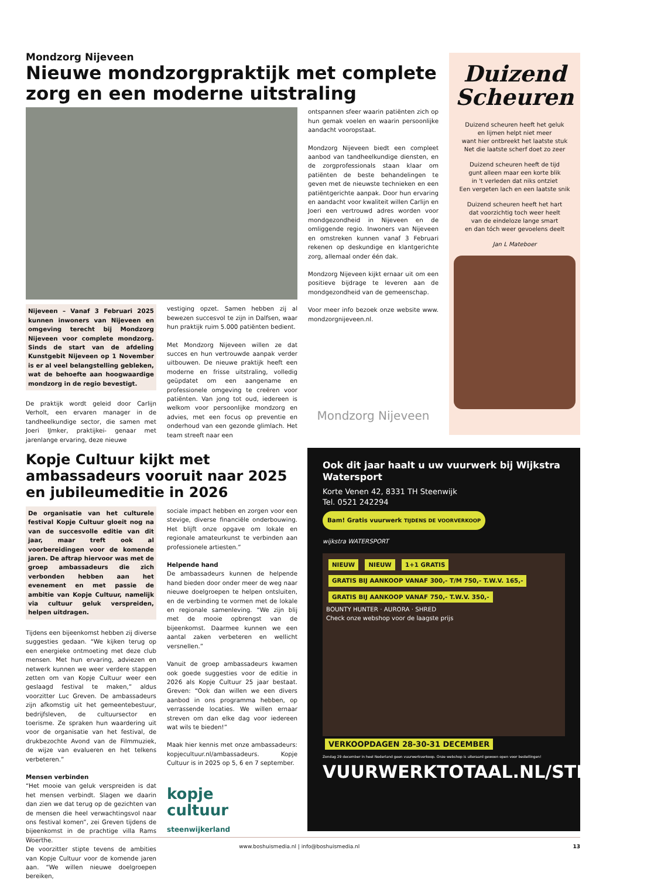Mondzorg Nijeveen
Nieuwe mondzorgpraktijk met complete zorg en een moderne uitstraling
Nijeveen – Vanaf 3 Februari 2025 kunnen inwoners van Nijeveen en omgeving terecht bij Mondzorg Nijeveen voor complete mondzorg. Sinds de start van de afdeling Kunstgebit Nijeveen op 1 November is er al veel belangstelling gebleken, wat de behoefte aan hoogwaardige mondzorg in de regio bevestigt.
De praktijk wordt geleid door Carlijn Verholt, een ervaren manager in de tandheelkundige sector, die samen met Joeri IJmker, praktijkei- genaar met jarenlange ervaring, deze nieuwe
vestiging opzet. Samen hebben zij al bewezen succesvol te zijn in Dalfsen, waar hun praktijk ruim 5.000 patiënten bedient.
Met Mondzorg Nijeveen willen ze dat succes en hun vertrouwde aanpak verder uitbouwen. De nieuwe praktijk heeft een moderne en frisse uitstraling, volledig geüpdatet om een aangename en professionele omgeving te creëren voor patiënten. Van jong tot oud, iedereen is welkom voor persoonlijke mondzorg en advies, met een focus op preventie en onderhoud van een gezonde glimlach. Het team streeft naar een
ontspannen sfeer waarin patiënten zich op hun gemak voelen en waarin persoonlijke aandacht vooropstaat.
Mondzorg Nijeveen biedt een compleet aanbod van tandheelkundige diensten, en de zorgprofessionals staan klaar om patiënten de beste behandelingen te geven met de nieuwste technieken en een patiëntgerichte aanpak. Door hun ervaring en aandacht voor kwaliteit willen Carlijn en Joeri een vertrouwd adres worden voor mondgezondheid in Nijeveen en de omliggende regio. Inwoners van Nijeveen en omstreken kunnen vanaf 3 Februari rekenen op deskundige en klantgerichte zorg, allemaal onder één dak.
Mondzorg Nijeveen kijkt ernaar uit om een positieve bijdrage te leveren aan de mondgezondheid van de gemeenschap.
Voor meer info bezoek onze website www. mondzorgnijeveen.nl.
Mondzorg Nijeveen
Duizend Scheuren
Duizend scheuren heeft het geluk
en lijmen helpt niet meer
want hier ontbreekt het laatste stuk
Net die laatste scherf doet zo zeer
Duizend scheuren heeft de tijd
gunt alleen maar een korte blik
in 't verleden dat niks ontziet
Een vergeten lach en een laatste snik
Duizend scheuren heeft het hart
dat voorzichtig toch weer heelt
van de eindeloze lange smart
en dan tóch weer gevoelens deelt
Jan L Mateboer
Kopje Cultuur kijkt met ambassadeurs vooruit naar 2025 en jubileumeditie in 2026
De organisatie van het culturele festival Kopje Cultuur gloeit nog na van de succesvolle editie van dit jaar, maar treft ook al voorbereidingen voor de komende jaren. De aftrap hiervoor was met de groep ambassadeurs die zich verbonden hebben aan het evenement en met passie de ambitie van Kopje Cultuur, namelijk via cultuur geluk verspreiden, helpen uitdragen.
Tijdens een bijeenkomst hebben zij diverse suggesties gedaan. “We kijken terug op een energieke ontmoeting met deze club mensen. Met hun ervaring, adviezen en netwerk kunnen we weer verdere stappen zetten om van Kopje Cultuur weer een geslaagd festival te maken,” aldus voorzitter Luc Greven. De ambassadeurs zijn afkomstig uit het gemeentebestuur, bedrijfsleven, de cultuursector en toerisme. Ze spraken hun waardering uit voor de organisatie van het festival, de drukbezochte Avond van de Filmmuziek, de wijze van evalueren en het telkens verbeteren.”
Mensen verbinden
“Het mooie van geluk verspreiden is dat het mensen verbindt. Slagen we daarin dan zien we dat terug op de gezichten van de mensen die heel verwachtingsvol naar ons festival komen”, zei Greven tijdens de bijeenkomst in de prachtige villa Rams Woerthe.
De voorzitter stipte tevens de ambities van Kopje Cultuur voor de komende jaren aan. “We willen nieuwe doelgroepen bereiken,
sociale impact hebben en zorgen voor een stevige, diverse financiële onderbouwing. Het blijft onze opgave om lokale en regionale amateurkunst te verbinden aan professionele artiesten.”
Helpende hand
De ambassadeurs kunnen de helpende hand bieden door onder meer de weg naar nieuwe doelgroepen te helpen ontsluiten, en de verbinding te vormen met de lokale en regionale samenleving. “We zijn blij met de mooie opbrengst van de bijeenkomst. Daarmee kunnen we een aantal zaken verbeteren en wellicht versnellen.”
Vanuit de groep ambassadeurs kwamen ook goede suggesties voor de editie in 2026 als Kopje Cultuur 25 jaar bestaat. Greven: “Ook dan willen we een divers aanbod in ons programma hebben, op verrassende locaties. We willen ernaar streven om dan elke dag voor iedereen wat wils te bieden!”
Maak hier kennis met onze ambassadeurs: kopjecultuur.nl/ambassadeurs. Kopje Cultuur is in 2025 op 5, 6 en 7 september.
kopje
cultuur
steenwijkerland
Ook dit jaar haalt u uw vuurwerk bij Wijkstra Watersport
Korte Venen 42, 8331 TH Steenwijk
Tel. 0521 242294
Bam! Gratis vuurwerk TIJDENS DE VOORVERKOOP
wijkstra WATERSPORT
NIEUW NIEUW 1+1 GRATIS GRATIS BIJ AANKOOP VANAF 300,- T/M 750,- T.W.V. 165,- GRATIS BIJ AANKOOP VANAF 750,- T.W.V. 350,-
BOUNTY HUNTER · AURORA · SHRED
Check onze webshop voor de laagste prijs
VERKOOPDAGEN 28-30-31 DECEMBER
Zondag 29 december in heel Nederland geen vuurwerkverkoop. Onze webshop is uiteraard gewoon open voor bestellingen!
VUURWERKTOTAAL.NL/STEENWIJK
www.boshuismedia.nl | info@boshuismedia.nl 13